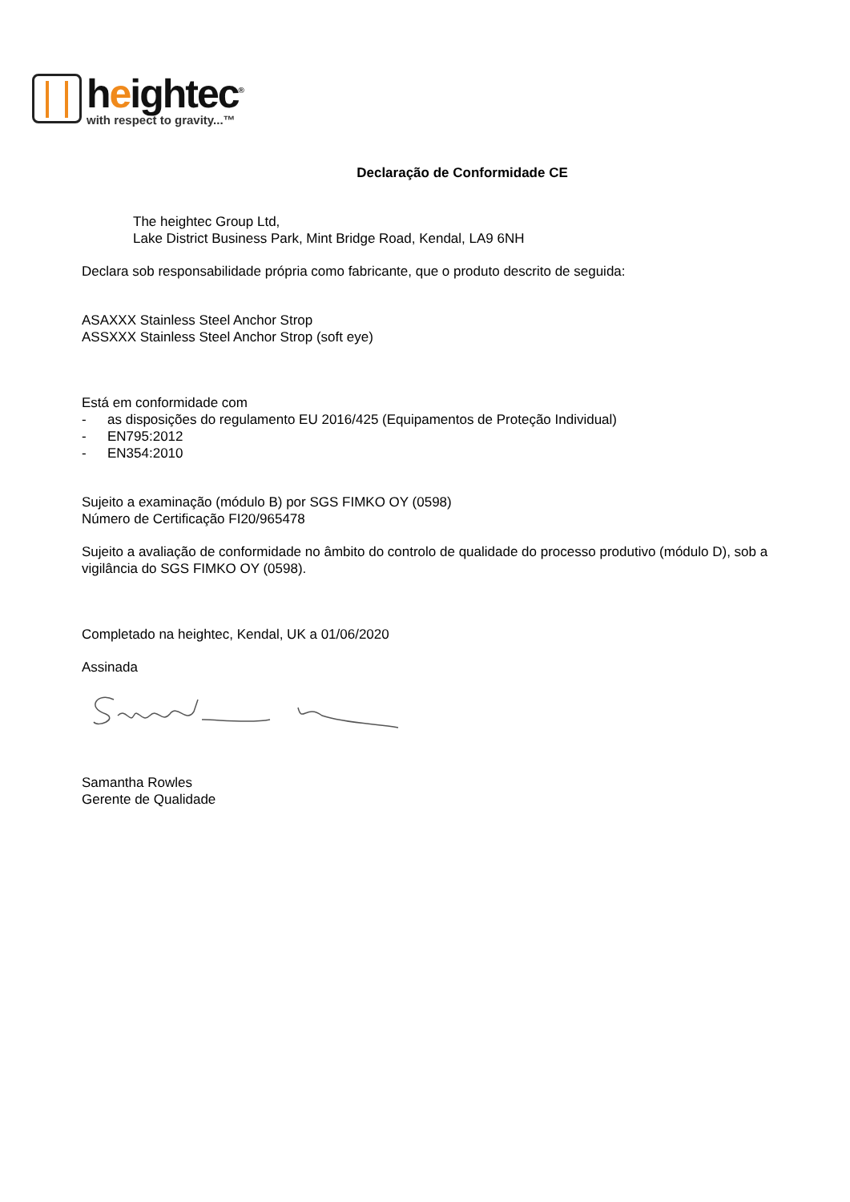heightec<sup>®</sup>
with respect to gravity...™
Declaração de Conformidade CE
The heightec Group Ltd,
Lake District Business Park, Mint Bridge Road, Kendal, LA9 6NH
Declara sob responsabilidade própria como fabricante, que o produto descrito de seguida:
ASAXXX Stainless Steel Anchor Strop
ASSXXX Stainless Steel Anchor Strop (soft eye)
Está em conformidade com
- as disposições do regulamento EU 2016/425 (Equipamentos de Proteção Individual)
- EN795:2012
- EN354:2010
Sujeito a examinação (módulo B) por SGS FIMKO OY (0598)
Número de Certificação FI20/965478
Sujeito a avaliação de conformidade no âmbito do controlo de qualidade do processo produtivo (módulo D), sob a vigilância do SGS FIMKO OY (0598).
Completado na heightec, Kendal, UK a 01/06/2020
Assinada
Samantha Rowles
Gerente de Qualidade